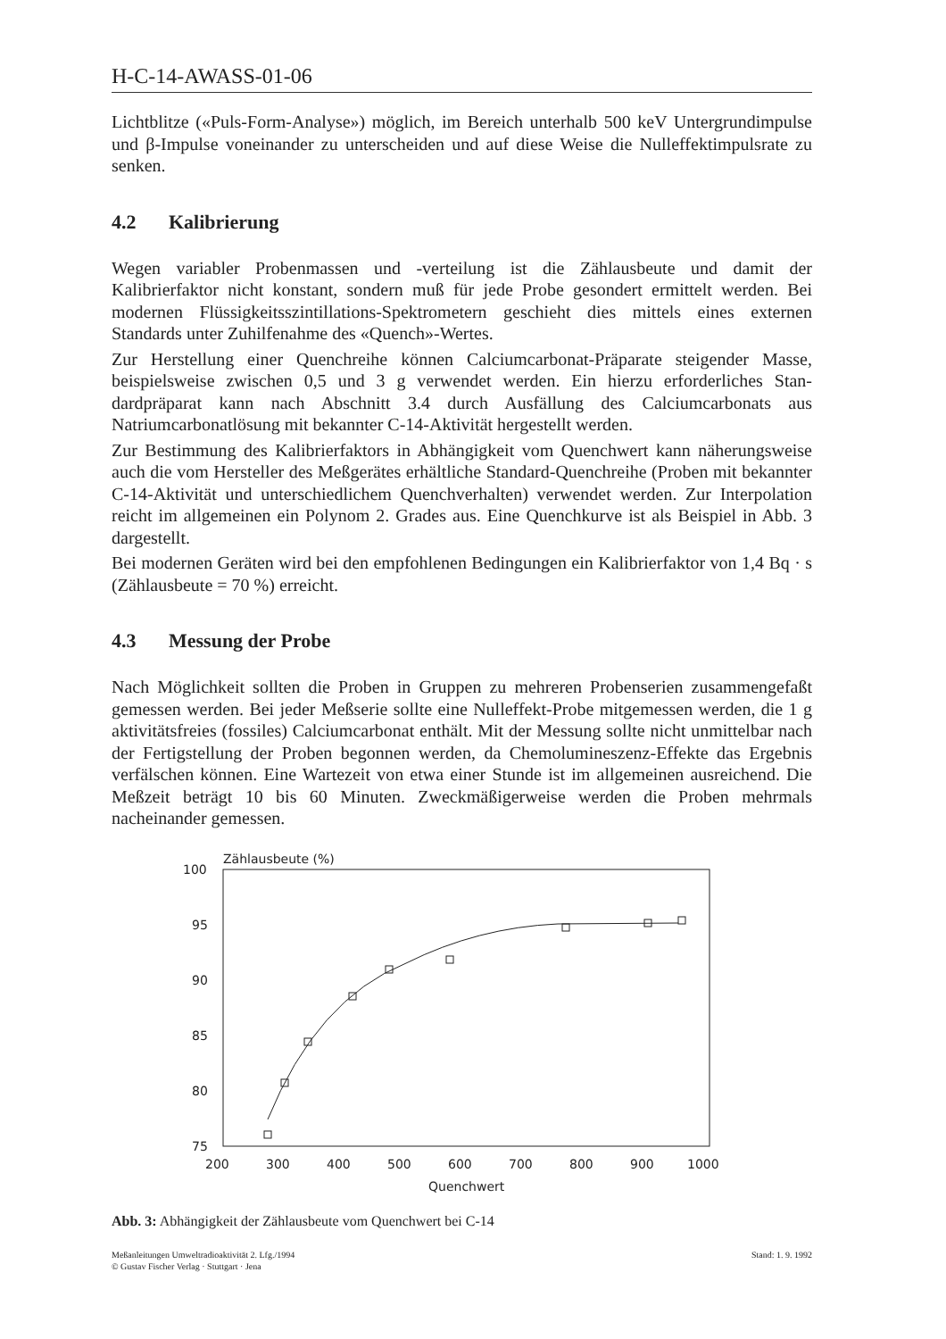H-C-14-AWASS-01-06
Lichtblitze («Puls-Form-Analyse») möglich, im Bereich unterhalb 500 keV Untergrund­impulse und β-Impulse voneinander zu unterscheiden und auf diese Weise die Nulleffekt­impulsrate zu senken.
4.2 Kalibrierung
Wegen variabler Probenmassen und -verteilung ist die Zählausbeute und damit der Kalibrierfaktor nicht konstant, sondern muß für jede Probe gesondert ermittelt werden. Bei modernen Flüssigkeitsszintillations-Spektrometern geschieht dies mittels eines exter­nen Standards unter Zuhilfenahme des «Quench»-Wertes.
Zur Herstellung einer Quenchreihe können Calciumcarbonat-Präparate steigender Masse, beispielsweise zwischen 0,5 und 3 g verwendet werden. Ein hierzu erforderliches Stan­dardpräparat kann nach Abschnitt 3.4 durch Ausfällung des Calciumcarbonats aus Natriumcarbonatlösung mit bekannter C-14-Aktivität hergestellt werden.
Zur Bestimmung des Kalibrierfaktors in Abhängigkeit vom Quenchwert kann nähe­rungsweise auch die vom Hersteller des Meßgerätes erhältliche Standard-Quenchreihe (Proben mit bekannter C-14-Aktivität und unterschiedlichem Quenchverhalten) verwen­det werden. Zur Interpolation reicht im allgemeinen ein Polynom 2. Grades aus. Eine Quenchkurve ist als Beispiel in Abb. 3 dargestellt.
Bei modernen Geräten wird bei den empfohlenen Bedingungen ein Kalibrierfaktor von 1,4 Bq · s (Zählausbeute = 70 %) erreicht.
4.3 Messung der Probe
Nach Möglichkeit sollten die Proben in Gruppen zu mehreren Probenserien zusammen­gefaßt gemessen werden. Bei jeder Meßserie sollte eine Nulleffekt-Probe mitgemessen werden, die 1 g aktivitätsfreies (fossiles) Calciumcarbonat enthält. Mit der Messung sollte nicht unmittelbar nach der Fertigstellung der Proben begonnen werden, da Chemo­lumineszenz-Effekte das Ergebnis verfälschen können. Eine Wartezeit von etwa einer Stunde ist im allgemeinen ausreichend. Die Meßzeit beträgt 10 bis 60 Minuten. Zweck­mäßigerweise werden die Proben mehrmals nacheinander gemessen.
Zählausbeute (%)
100
95
90
85
80
75
200
300
400
500
600
700
800
900
1000
Quenchwert
Abb. 3: Abhängigkeit der Zählausbeute vom Quenchwert bei C-14
Meßanleitungen Umweltradioaktivität 2. Lfg./1994
© Gustav Fischer Verlag · Stuttgart · Jena
Stand: 1. 9. 1992